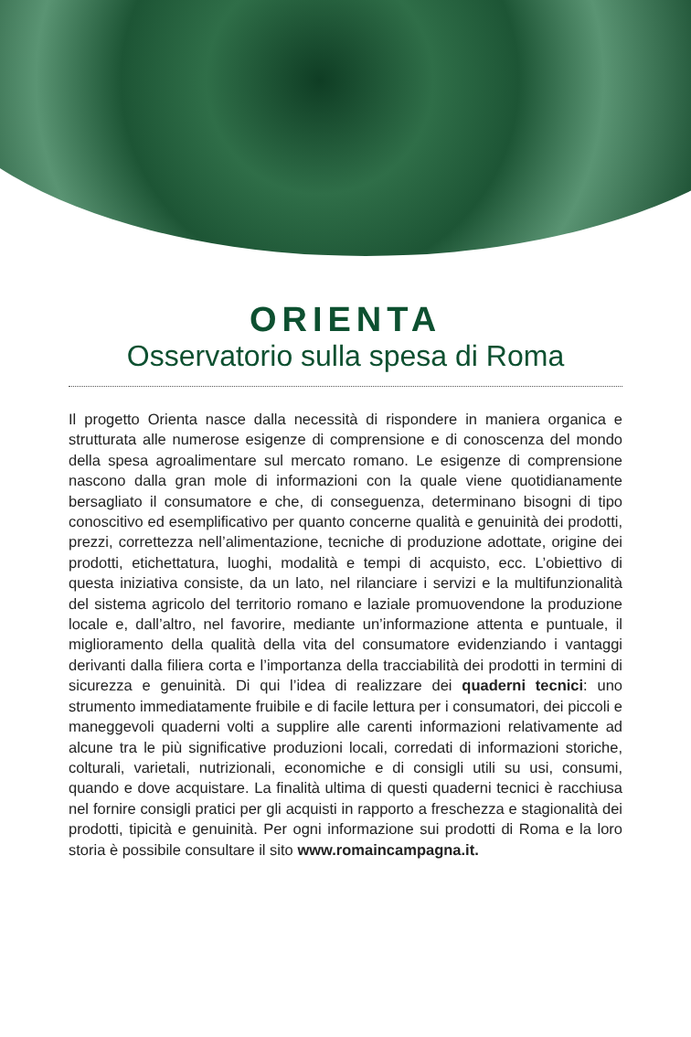ORIENTA
Osservatorio sulla spesa di Roma
Il progetto Orienta nasce dalla necessità di rispondere in maniera organica e strutturata alle numerose esigenze di comprensione e di conoscenza del mondo della spesa agroalimentare sul mercato romano. Le esigenze di comprensione nascono dalla gran mole di informazioni con la quale viene quotidianamente bersagliato il consumatore e che, di conseguenza, determinano bisogni di tipo conoscitivo ed esemplificativo per quanto concerne qualità e genuinità dei prodotti, prezzi, correttezza nell’alimentazione, tecniche di produzione adottate, origine dei prodotti, etichettatura, luoghi, modalità e tempi di acquisto, ecc. L’obiettivo di questa iniziativa consiste, da un lato, nel rilanciare i servizi e la multifunzionalità del sistema agricolo del territorio romano e laziale promuovendone la produzione locale e, dall’altro, nel favorire, mediante un’informazione attenta e puntuale, il miglioramento della qualità della vita del consumatore evidenziando i vantaggi derivanti dalla filiera corta e l’importanza della tracciabilità dei prodotti in termini di sicurezza e genuinità. Di qui l’idea di realizzare dei quaderni tecnici: uno strumento immediatamente fruibile e di facile lettura per i consumatori, dei piccoli e maneggevoli quaderni volti a supplire alle carenti informazioni relativamente ad alcune tra le più significative produzioni locali, corredati di informazioni storiche, colturali, varietali, nutrizionali, economiche e di consigli utili su usi, consumi, quando e dove acquistare. La finalità ultima di questi quaderni tecnici è racchiusa nel fornire consigli pratici per gli acquisti in rapporto a freschezza e stagionalità dei prodotti, tipicità e genuinità. Per ogni informazione sui prodotti di Roma e la loro storia è possibile consultare il sito www.romaincampagna.it.